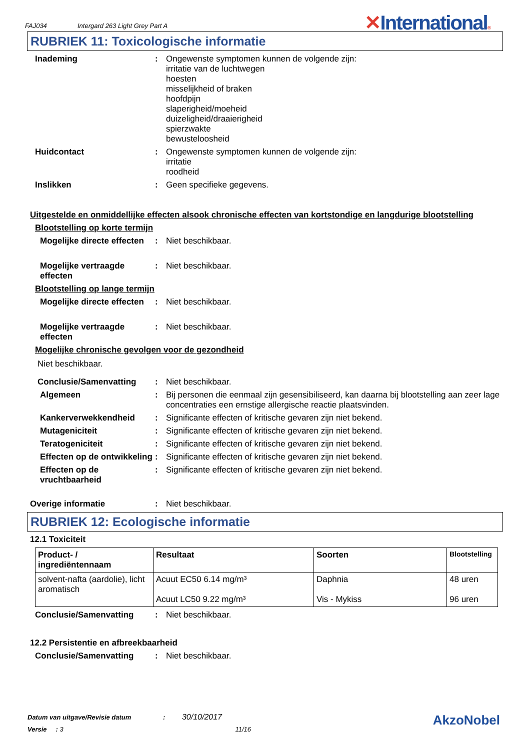FAJ034 Intergard 263 Light Grey Part A
✕International®
RUBRIEK 11: Toxicologische informatie
Inademing : Ongewenste symptomen kunnen de volgende zijn:
irritatie van de luchtwegen
hoesten
misselijkheid of braken
hoofdpijn
slaperigheid/moeheid
duizeligheid/draaierigheid
spierzwakte
bewusteloosheid
Huidcontact : Ongewenste symptomen kunnen de volgende zijn:
irritatie
roodheid
Inslikken : Geen specifieke gegevens.
Uitgestelde en onmiddellijke effecten alsook chronische effecten van kortstondige en langdurige blootstelling
Blootstelling op korte termijn
Mogelijke directe effecten
: Niet beschikbaar.
Mogelijke vertraagde effecten
: Niet beschikbaar.
Blootstelling op lange termijn
Mogelijke directe effecten
: Niet beschikbaar.
Mogelijke vertraagde effecten
: Niet beschikbaar.
Mogelijke chronische gevolgen voor de gezondheid
Niet beschikbaar.
Conclusie/Samenvatting : Niet beschikbaar.
Algemeen : Bij personen die eenmaal zijn gesensibiliseerd, kan daarna bij blootstelling aan zeer lage concentraties een ernstige allergische reactie plaatsvinden.
Kankerverwekkendheid : Significante effecten of kritische gevaren zijn niet bekend.
Mutageniciteit : Significante effecten of kritische gevaren zijn niet bekend.
Teratogeniciteit : Significante effecten of kritische gevaren zijn niet bekend.
Effecten op de ontwikkeling
: Significante effecten of kritische gevaren zijn niet bekend.
Effecten op de vruchtbaarheid
: Significante effecten of kritische gevaren zijn niet bekend.
Overige informatie : Niet beschikbaar.
RUBRIEK 12: Ecologische informatie
12.1 Toxiciteit
| Product- / ingrediëntennaam | Resultaat | Soorten | Blootstelling |
| --- | --- | --- | --- |
| solvent-nafta (aardolie), licht aromatisch | Acuut EC50 6.14 mg/m³ Acuut LC50 9.22 mg/m³ | Daphnia Vis - Mykiss | 48 uren 96 uren |
Conclusie/Samenvatting : Niet beschikbaar.
12.2 Persistentie en afbreekbaarheid
Conclusie/Samenvatting : Niet beschikbaar.
Datum van uitgave/Revisie datum : 30/10/2017
Versie : 3 11/16
AkzoNobel